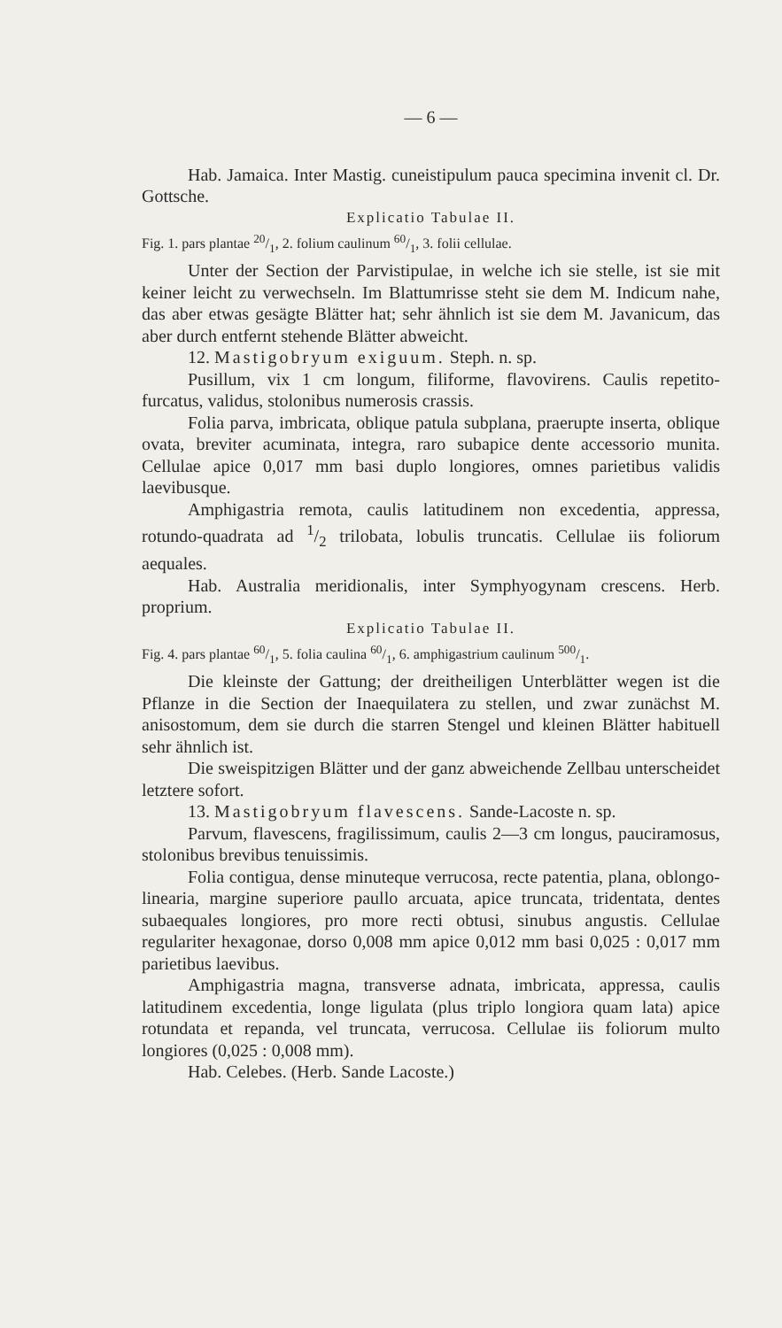— 6 —
Hab. Jamaica. Inter Mastig. cuneistipulum pauca specimina invenit cl. Dr. Gottsche.
Explicatio Tabulae II.
Fig. 1. pars plantae 20/1, 2. folium caulinum 60/1, 3. folii cellulae.
Unter der Section der Parvistipulae, in welche ich sie stelle, ist sie mit keiner leicht zu verwechseln. Im Blattumrisse steht sie dem M. Indicum nahe, das aber etwas gesägte Blätter hat; sehr ähnlich ist sie dem M. Javanicum, das aber durch entfernt stehende Blätter abweicht.
12. Mastigobryum exiguum. Steph. n. sp.
Pusillum, vix 1 cm longum, filiforme, flavovirens. Caulis repetito-furcatus, validus, stolonibus numerosis crassis.
Folia parva, imbricata, oblique patula subplana, praerupte inserta, oblique ovata, breviter acuminata, integra, raro subapice dente accessorio munita. Cellulae apice 0,017 mm basi duplo longiores, omnes parietibus validis laevibusque.
Amphigastria remota, caulis latitudinem non excedentia, appressa, rotundo-quadrata ad 1/2 trilobata, lobulis truncatis. Cellulae iis foliorum aequales.
Hab. Australia meridionalis, inter Symphyogynam crescens. Herb. proprium.
Explicatio Tabulae II.
Fig. 4. pars plantae 60/1, 5. folia caulina 60/1, 6. amphigastrium caulinum 500/1.
Die kleinste der Gattung; der dreitheiligen Unterblätter wegen ist die Pflanze in die Section der Inaequilatera zu stellen, und zwar zunächst M. anisostomum, dem sie durch die starren Stengel und kleinen Blätter habituell sehr ähnlich ist.
Die sweispitzigen Blätter und der ganz abweichende Zellbau unterscheidet letztere sofort.
13. Mastigobryum flavescens. Sande-Lacoste n. sp.
Parvum, flavescens, fragilissimum, caulis 2—3 cm longus, pauciramosus, stolonibus brevibus tenuissimis.
Folia contigua, dense minuteque verrucosa, recte patentia, plana, oblongo-linearia, margine superiore paullo arcuata, apice truncata, tridentata, dentes subaequales longiores, pro more recti obtusi, sinubus angustis. Cellulae regulariter hexagonae, dorso 0,008 mm apice 0,012 mm basi 0,025 : 0,017 mm parietibus laevibus.
Amphigastria magna, transverse adnata, imbricata, appressa, caulis latitudinem excedentia, longe ligulata (plus triplo longiora quam lata) apice rotundata et repanda, vel truncata, verrucosa. Cellulae iis foliorum multo longiores (0,025 : 0,008 mm).
Hab. Celebes. (Herb. Sande Lacoste.)